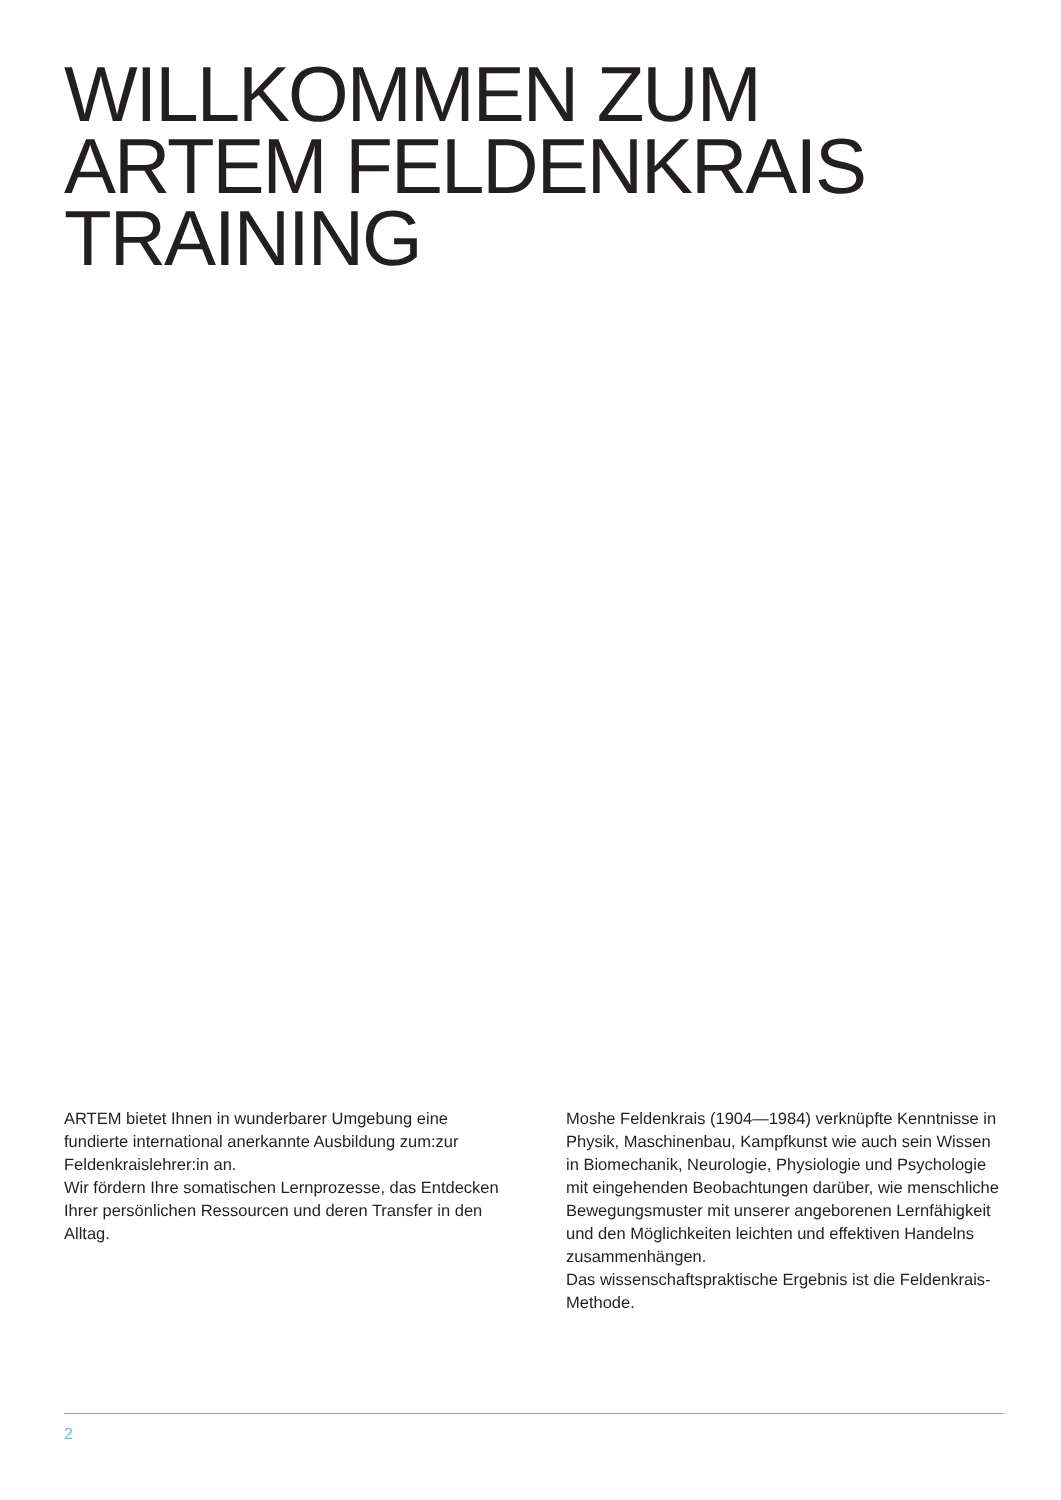WILLKOMMEN ZUM
ARTEM FELDENKRAIS
TRAINING
ARTEM bietet Ihnen in wunderbarer Umgebung eine fundierte international anerkannte Ausbildung zum:zur Feldenkraislehrer:in an.
Wir fördern Ihre somatischen Lernprozesse, das Entdecken Ihrer persönlichen Ressourcen und deren Transfer in den Alltag.
Moshe Feldenkrais (1904—1984) verknüpfte Kenntnisse in Physik, Maschinenbau, Kampfkunst wie auch sein Wissen in Biomechanik, Neurologie, Physiologie und Psychologie mit eingehenden Beobachtungen darüber, wie menschliche Bewegungsmuster mit unserer angeborenen Lernfähigkeit und den Möglichkeiten leichten und effektiven Handelns zusammenhängen.
Das wissenschaftspraktische Ergebnis ist die Feldenkrais-Methode.
2